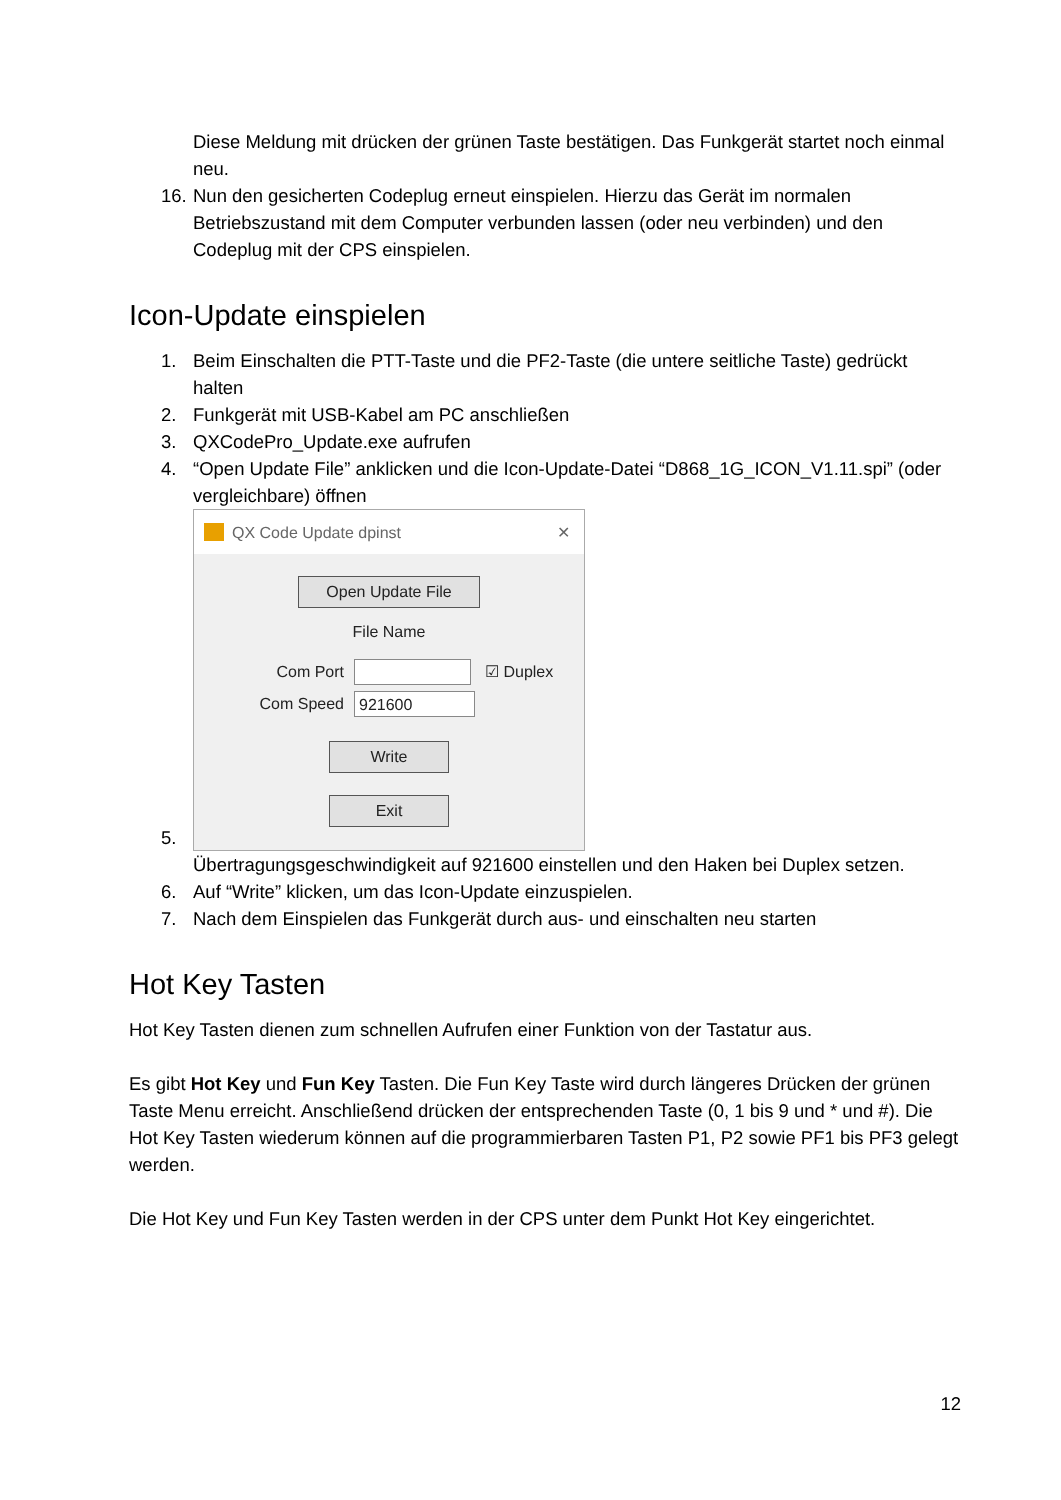Diese Meldung mit drücken der grünen Taste bestätigen. Das Funkgerät startet noch einmal neu.
16. Nun den gesicherten Codeplug erneut einspielen. Hierzu das Gerät im normalen Betriebszustand mit dem Computer verbunden lassen (oder neu verbinden) und den Codeplug mit der CPS einspielen.
Icon-Update einspielen
1. Beim Einschalten die PTT-Taste und die PF2-Taste (die untere seitliche Taste) gedrückt halten
2. Funkgerät mit USB-Kabel am PC anschließen
3. QXCodePro_Update.exe aufrufen
4. “Open Update File” anklicken und die Icon-Update-Datei “D868_1G_ICON_V1.11.spi” (oder vergleichbare) öffnen
5.
QX Code Update dpinst ✕
Open Update File
File Name
Com Port ☑ Duplex
Com Speed 921600
Write
Exit
Übertragungsgeschwindigkeit auf 921600 einstellen und den Haken bei Duplex setzen.
6. Auf “Write” klicken, um das Icon-Update einzuspielen.
7. Nach dem Einspielen das Funkgerät durch aus- und einschalten neu starten
Hot Key Tasten
Hot Key Tasten dienen zum schnellen Aufrufen einer Funktion von der Tastatur aus.
Es gibt Hot Key und Fun Key Tasten. Die Fun Key Taste wird durch längeres Drücken der grünen Taste Menu erreicht. Anschließend drücken der entsprechenden Taste (0, 1 bis 9 und * und #). Die Hot Key Tasten wiederum können auf die programmierbaren Tasten P1, P2 sowie PF1 bis PF3 gelegt werden.
Die Hot Key und Fun Key Tasten werden in der CPS unter dem Punkt Hot Key eingerichtet.
12